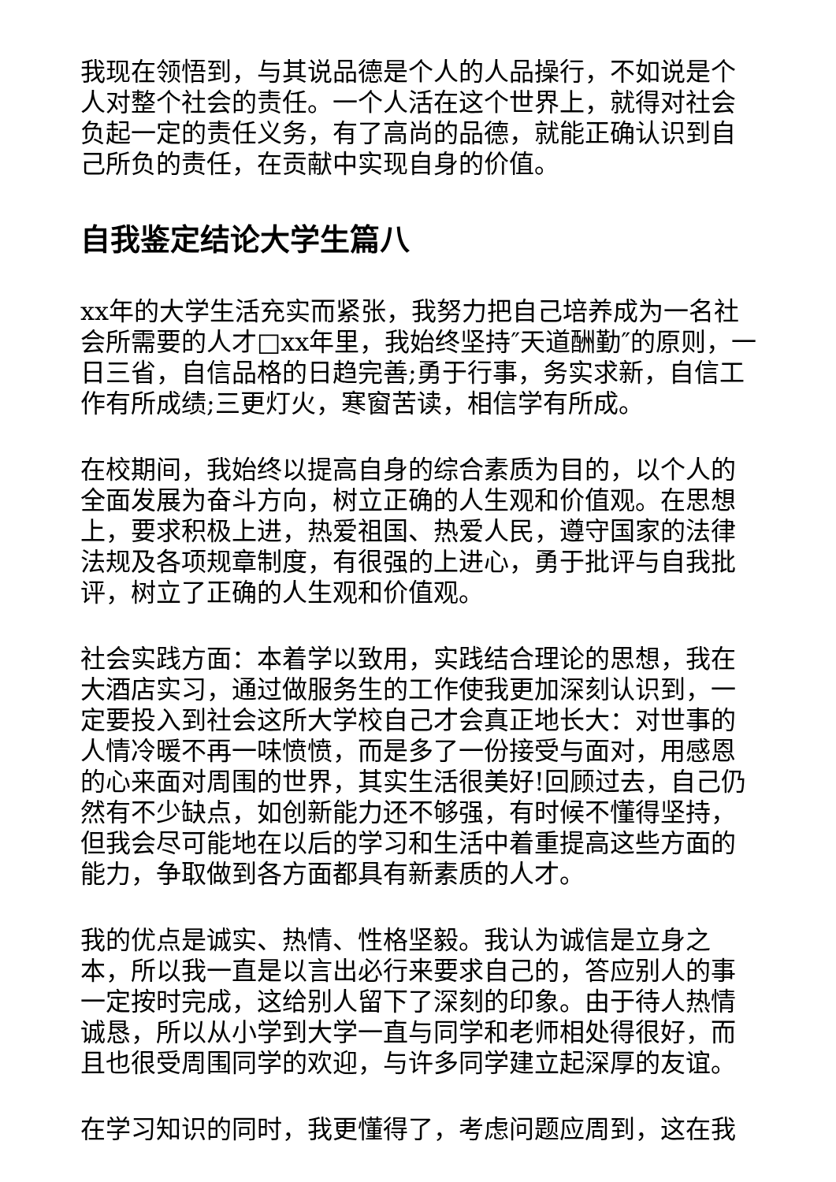我现在领悟到，与其说品德是个人的人品操行，不如说是个人对整个社会的责任。一个人活在这个世界上，就得对社会负起一定的责任义务，有了高尚的品德，就能正确认识到自己所负的责任，在贡献中实现自身的价值。
自我鉴定结论大学生篇八
xx年的大学生活充实而紧张，我努力把自己培养成为一名社会所需要的人才□xx年里，我始终坚持″天道酬勤″的原则，一日三省，自信品格的日趋完善;勇于行事，务实求新，自信工作有所成绩;三更灯火，寒窗苦读，相信学有所成。
在校期间，我始终以提高自身的综合素质为目的，以个人的全面发展为奋斗方向，树立正确的人生观和价值观。在思想上，要求积极上进，热爱祖国、热爱人民，遵守国家的法律法规及各项规章制度，有很强的上进心，勇于批评与自我批评，树立了正确的人生观和价值观。
社会实践方面：本着学以致用，实践结合理论的思想，我在大酒店实习，通过做服务生的工作使我更加深刻认识到，一定要投入到社会这所大学校自己才会真正地长大：对世事的人情冷暖不再一味愤愤，而是多了一份接受与面对，用感恩的心来面对周围的世界，其实生活很美好!回顾过去，自己仍然有不少缺点，如创新能力还不够强，有时候不懂得坚持，但我会尽可能地在以后的学习和生活中着重提高这些方面的能力，争取做到各方面都具有新素质的人才。
我的优点是诚实、热情、性格坚毅。我认为诚信是立身之本，所以我一直是以言出必行来要求自己的，答应别人的事一定按时完成，这给别人留下了深刻的印象。由于待人热情诚恳，所以从小学到大学一直与同学和老师相处得很好，而且也很受周围同学的欢迎，与许多同学建立起深厚的友谊。
在学习知识的同时，我更懂得了，考虑问题应周到，这在我